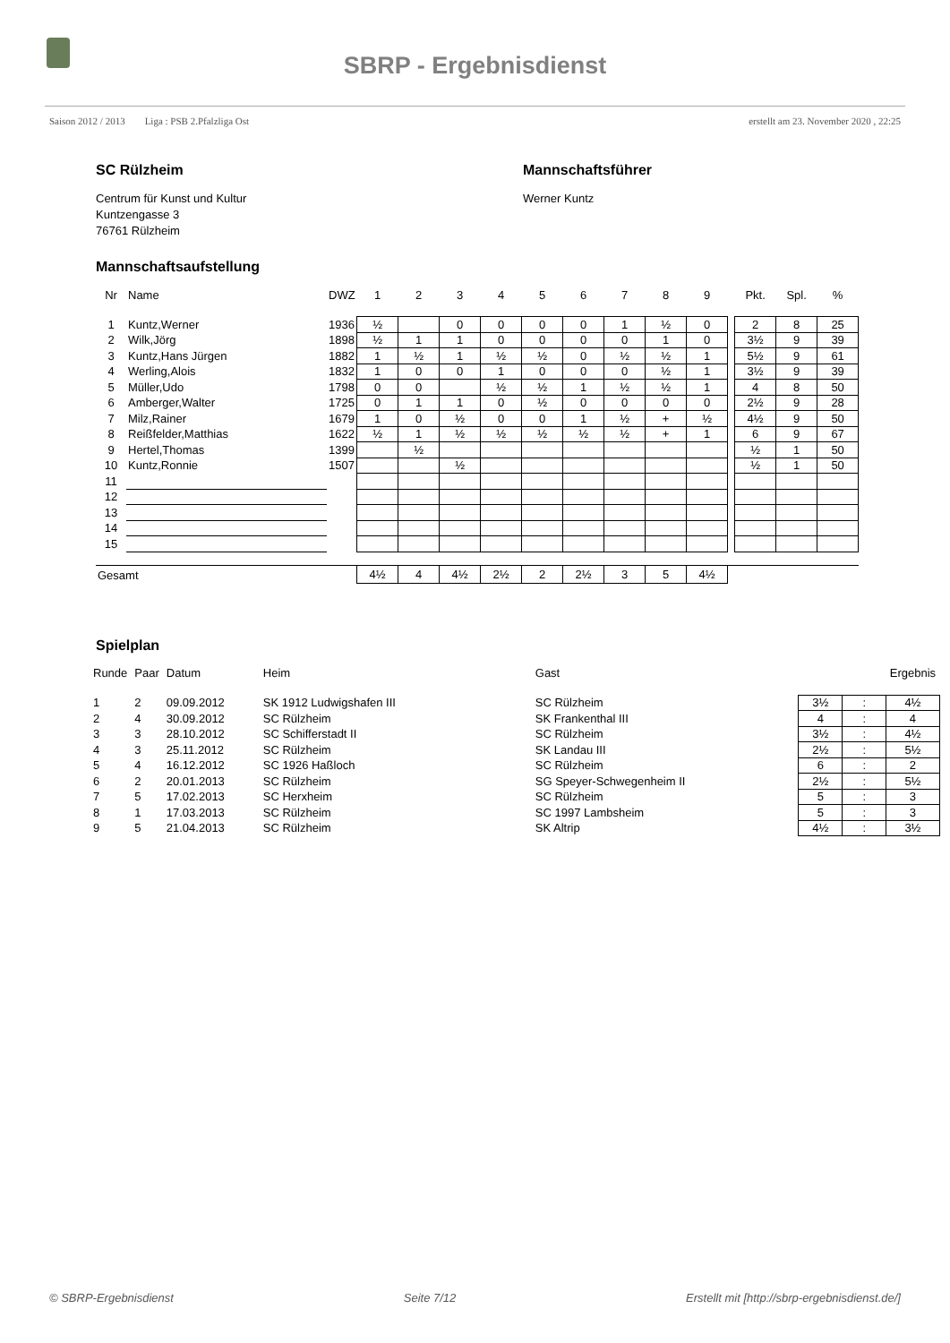SBRP - Ergebnisdienst
Saison 2012 / 2013 Liga : PSB 2.Pfalzliga Ost erstellt am 23. November 2020 , 22:25
SC Rülzheim
Centrum für Kunst und Kultur
Kuntzengasse 3
76761 Rülzheim
Mannschaftsführer
Werner Kuntz
Mannschaftsaufstellung
| Nr | Name | DWZ | 1 | 2 | 3 | 4 | 5 | 6 | 7 | 8 | 9 | | Pkt. | Spl. | % |
| --- | --- | --- | --- | --- | --- | --- | --- | --- | --- | --- | --- | --- | --- | --- | --- |
| 1 | Kuntz,Werner | 1936 | ½ | | 0 | 0 | 0 | 0 | 1 | ½ | 0 | | 2 | 8 | 25 |
| 2 | Wilk,Jörg | 1898 | ½ | 1 | 1 | 0 | 0 | 0 | 0 | 1 | 0 | | 3½ | 9 | 39 |
| 3 | Kuntz,Hans Jürgen | 1882 | 1 | ½ | 1 | ½ | ½ | 0 | ½ | ½ | 1 | | 5½ | 9 | 61 |
| 4 | Werling,Alois | 1832 | 1 | 0 | 0 | 1 | 0 | 0 | 0 | ½ | 1 | | 3½ | 9 | 39 |
| 5 | Müller,Udo | 1798 | 0 | 0 | | ½ | ½ | 1 | ½ | ½ | 1 | | 4 | 8 | 50 |
| 6 | Amberger,Walter | 1725 | 0 | 1 | 1 | 0 | ½ | 0 | 0 | 0 | 0 | | 2½ | 9 | 28 |
| 7 | Milz,Rainer | 1679 | 1 | 0 | ½ | 0 | 0 | 1 | ½ | + | ½ | | 4½ | 9 | 50 |
| 8 | Reißfelder,Matthias | 1622 | ½ | 1 | ½ | ½ | ½ | ½ | ½ | + | 1 | | 6 | 9 | 67 |
| 9 | Hertel,Thomas | 1399 | | ½ | | | | | | | | | ½ | 1 | 50 |
| 10 | Kuntz,Ronnie | 1507 | | | ½ | | | | | | | | ½ | 1 | 50 |
| 11 | | | | | | | | | | | | | | | |
| 12 | | | | | | | | | | | | | | | |
| 13 | | | | | | | | | | | | | | | |
| 14 | | | | | | | | | | | | | | | |
| 15 | | | | | | | | | | | | | | | |
| Gesamt | | | 4½ | 4 | 4½ | 2½ | 2 | 2½ | 3 | 5 | 4½ | | | | |
Spielplan
| Runde | Paar | Datum | Heim | Gast | | | Ergebnis |
| --- | --- | --- | --- | --- | --- | --- | --- |
| 1 | 2 | 09.09.2012 | SK 1912 Ludwigshafen III | SC Rülzheim | 3½ | : | 4½ |
| 2 | 4 | 30.09.2012 | SC Rülzheim | SK Frankenthal III | 4 | : | 4 |
| 3 | 3 | 28.10.2012 | SC Schifferstadt II | SC Rülzheim | 3½ | : | 4½ |
| 4 | 3 | 25.11.2012 | SC Rülzheim | SK Landau III | 2½ | : | 5½ |
| 5 | 4 | 16.12.2012 | SC 1926 Haßloch | SC Rülzheim | 6 | : | 2 |
| 6 | 2 | 20.01.2013 | SC Rülzheim | SG Speyer-Schwegenheim II | 2½ | : | 5½ |
| 7 | 5 | 17.02.2013 | SC Herxheim | SC Rülzheim | 5 | : | 3 |
| 8 | 1 | 17.03.2013 | SC Rülzheim | SC 1997 Lambsheim | 5 | : | 3 |
| 9 | 5 | 21.04.2013 | SC Rülzheim | SK Altrip | 4½ | : | 3½ |
© SBRP-Ergebnisdienst Seite 7/12 Erstellt mit [http://sbrp-ergebnisdienst.de/]